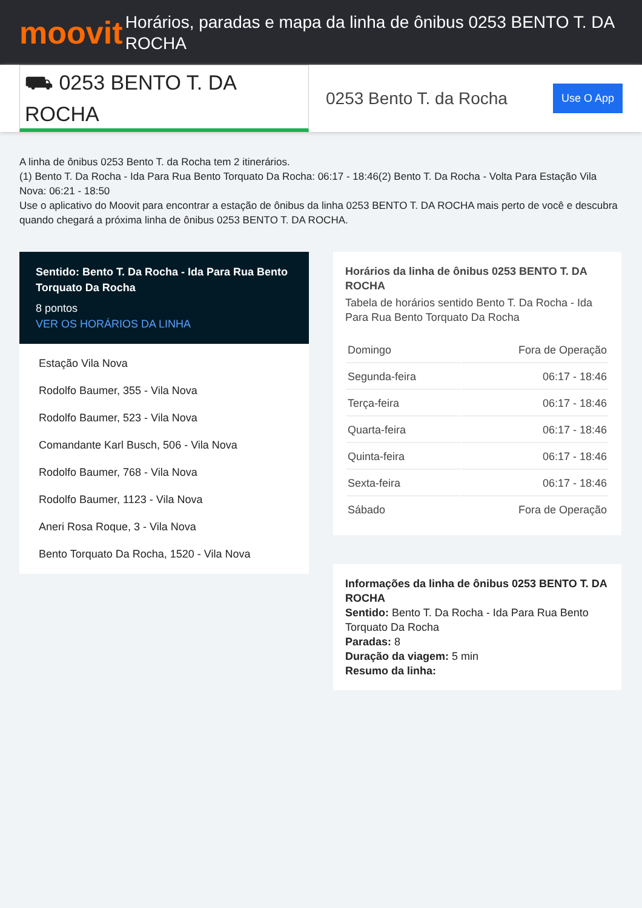moovit
Horários, paradas e mapa da linha de ônibus 0253 BENTO T. DA ROCHA
⛟ 0253 BENTO T. DA ROCHA
0253 Bento T. da Rocha
Use O App
A linha de ônibus 0253 Bento T. da Rocha tem 2 itinerários.
(1) Bento T. Da Rocha - Ida Para Rua Bento Torquato Da Rocha: 06:17 - 18:46(2) Bento T. Da Rocha - Volta Para Estação Vila Nova: 06:21 - 18:50
Use o aplicativo do Moovit para encontrar a estação de ônibus da linha 0253 BENTO T. DA ROCHA mais perto de você e descubra quando chegará a próxima linha de ônibus 0253 BENTO T. DA ROCHA.
Sentido: Bento T. Da Rocha - Ida Para Rua Bento Torquato Da Rocha
8 pontos
VER OS HORÁRIOS DA LINHA
Estação Vila Nova
Rodolfo Baumer, 355 - Vila Nova
Rodolfo Baumer, 523 - Vila Nova
Comandante Karl Busch, 506 - Vila Nova
Rodolfo Baumer, 768 - Vila Nova
Rodolfo Baumer, 1123 - Vila Nova
Aneri Rosa Roque, 3 - Vila Nova
Bento Torquato Da Rocha, 1520 - Vila Nova
Horários da linha de ônibus 0253 BENTO T. DA ROCHA
Tabela de horários sentido Bento T. Da Rocha - Ida Para Rua Bento Torquato Da Rocha
| Domingo | Fora de Operação |
| Segunda-feira | 06:17 - 18:46 |
| Terça-feira | 06:17 - 18:46 |
| Quarta-feira | 06:17 - 18:46 |
| Quinta-feira | 06:17 - 18:46 |
| Sexta-feira | 06:17 - 18:46 |
| Sábado | Fora de Operação |
Informações da linha de ônibus 0253 BENTO T. DA ROCHA
Sentido: Bento T. Da Rocha - Ida Para Rua Bento Torquato Da Rocha
Paradas: 8
Duração da viagem: 5 min
Resumo da linha: